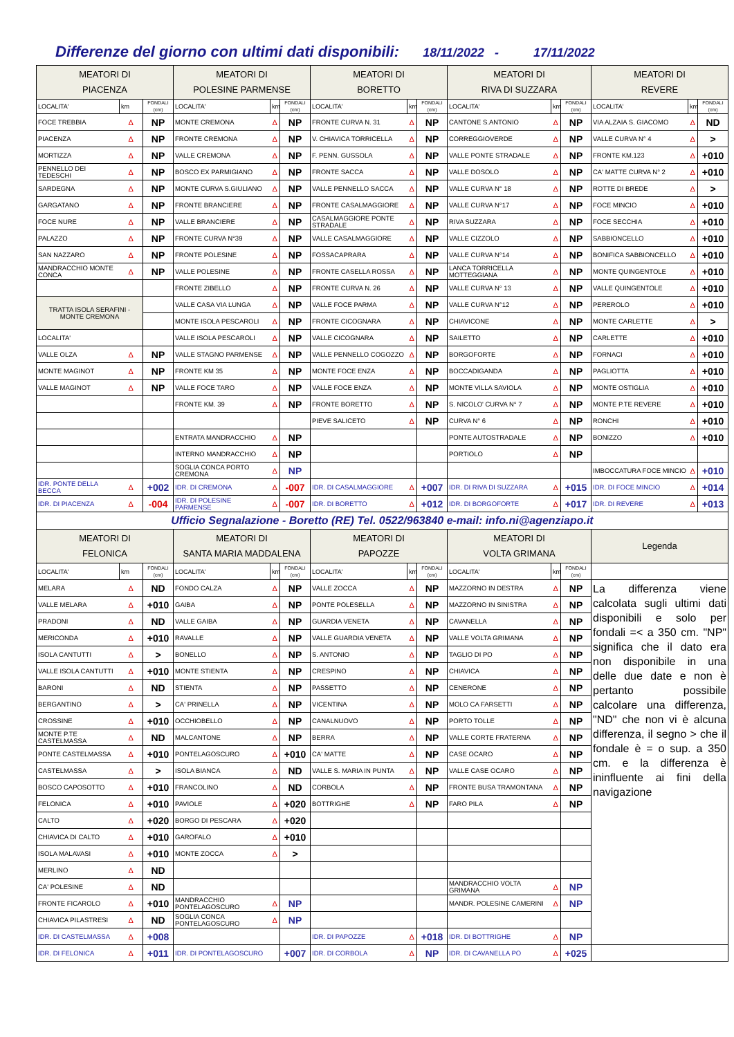Differenze del giorno con ultimi dati disponibili: 18/11/2022 - 17/11/2022
| MEATORI DI PIACENZA | | | MEATORI DI POLESINE PARMENSE | | | MEATORI DI BORETTO | | | MEATORI DI RIVA DI SUZZARA | | | MEATORI DI REVERE | | |
| --- | --- | --- | --- | --- | --- | --- | --- | --- | --- | --- | --- | --- | --- | --- |
| LOCALITA' | km | FONDALI (cm) | LOCALITA' | km | FONDALI (cm) | LOCALITA' | km | FONDALI (cm) | LOCALITA' | km | FONDALI (cm) | LOCALITA' | km | FONDALI (cm) |
| FOCE TREBBIA | Δ | NP | MONTE CREMONA | Δ | NP | FRONTE CURVA N. 31 | Δ | NP | CANTONE S.ANTONIO | Δ | NP | VIA ALZAIA S. GIACOMO | Δ | ND |
| PIACENZA | Δ | NP | FRONTE CREMONA | Δ | NP | V. CHIAVICA TORRICELLA | Δ | NP | CORREGGIOVERDE | Δ | NP | VALLE CURVA N° 4 | Δ | > |
| MORTIZZA | Δ | NP | VALLE CREMONA | Δ | NP | F. PENN. GUSSOLA | Δ | NP | VALLE PONTE STRADALE | Δ | NP | FRONTE KM.123 | Δ | +010 |
| PENNELLO DEI TEDESCHI | Δ | NP | BOSCO EX PARMIGIANO | Δ | NP | FRONTE SACCA | Δ | NP | VALLE DOSOLO | Δ | NP | CA' MATTE CURVA N° 2 | Δ | +010 |
| SARDEGNA | Δ | NP | MONTE CURVA S.GIULIANO | Δ | NP | VALLE PENNELLO SACCA | Δ | NP | VALLE CURVA N° 18 | Δ | NP | ROTTE DI BREDE | Δ | > |
| GARGATANO | Δ | NP | FRONTE BRANCIERE | Δ | NP | FRONTE CASALMAGGIORE | Δ | NP | VALLE CURVA N°17 | Δ | NP | FOCE MINCIO | Δ | +010 |
| FOCE NURE | Δ | NP | VALLE BRANCIERE | Δ | NP | CASALMAGGIORE PONTE STRADALE | Δ | NP | RIVA SUZZARA | Δ | NP | FOCE SECCHIA | Δ | +010 |
| PALAZZO | Δ | NP | FRONTE CURVA N°39 | Δ | NP | VALLE CASALMAGGIORE | Δ | NP | VALLE CIZZOLO | Δ | NP | SABBIONCELLO | Δ | +010 |
| SAN NAZZARO | Δ | NP | FRONTE POLESINE | Δ | NP | FOSSACAPRARA | Δ | NP | VALLE CURVA N°14 | Δ | NP | BONIFICA SABBIONCELLO | Δ | +010 |
| MANDRACCHIO MONTE CONCA | Δ | NP | VALLE POLESINE | Δ | NP | FRONTE CASELLA ROSSA | Δ | NP | LANCA TORRICELLA MOTTEGGIANA | Δ | NP | MONTE QUINGENTOLE | Δ | +010 |
| | | | FRONTE ZIBELLO | Δ | NP | FRONTE CURVA N. 26 | Δ | NP | VALLE CURVA N° 13 | Δ | NP | VALLE QUINGENTOLE | Δ | +010 |
| TRATTA ISOLA SERAFINI - MONTE CREMONA | | | VALLE CASA VIA LUNGA | Δ | NP | VALLE FOCE PARMA | Δ | NP | VALLE CURVA N°12 | Δ | NP | PEREROLO | Δ | +010 |
| | | | MONTE ISOLA PESCAROLI | Δ | NP | FRONTE CICOGNARA | Δ | NP | CHIAVICONE | Δ | NP | MONTE CARLETTE | Δ | > |
| LOCALITA' | | | VALLE ISOLA PESCAROLI | Δ | NP | VALLE CICOGNARA | Δ | NP | SAILETTO | Δ | NP | CARLETTE | Δ | +010 |
| VALLE OLZA | Δ | NP | VALLE STAGNO PARMENSE | Δ | NP | VALLE PENNELLO COGOZZO | Δ | NP | BORGOFORTE | Δ | NP | FORNACI | Δ | +010 |
| MONTE MAGINOT | Δ | NP | FRONTE KM 35 | Δ | NP | MONTE FOCE ENZA | Δ | NP | BOCCADIGANDA | Δ | NP | PAGLIOTTA | Δ | +010 |
| VALLE MAGINOT | Δ | NP | VALLE FOCE TARO | Δ | NP | VALLE FOCE ENZA | Δ | NP | MONTE VILLA SAVIOLA | Δ | NP | MONTE OSTIGLIA | Δ | +010 |
| | | | FRONTE KM. 39 | Δ | NP | FRONTE BORETTO | Δ | NP | S. NICOLO' CURVA N° 7 | Δ | NP | MONTE P.TE REVERE | Δ | +010 |
| | | | | | | PIEVE SALICETO | Δ | NP | CURVA N° 6 | Δ | NP | RONCHI | Δ | +010 |
| | | | ENTRATA MANDRACCHIO | Δ | NP | | | | PONTE AUTOSTRADALE | Δ | NP | BONIZZO | Δ | +010 |
| | | | INTERNO MANDRACCHIO | Δ | NP | | | | PORTIOLO | Δ | NP | | | |
| | | | SOGLIA CONCA PORTO CREMONA | Δ | NP | | | | | | | IMBOCCATURA FOCE MINCIO | Δ | +010 |
| IDR. PONTE DELLA BECCA | Δ | +002 | IDR. DI CREMONA | Δ | -007 | IDR. DI CASALMAGGIORE | Δ | +007 | IDR. DI RIVA DI SUZZARA | Δ | +015 | IDR. DI FOCE MINCIO | Δ | +014 |
| IDR. DI PIACENZA | Δ | -004 | IDR. DI POLESINE PARMENSE | Δ | -007 | IDR. DI BORETTO | Δ | +012 | IDR. DI BORGOFORTE | Δ | +017 | IDR. DI REVERE | Δ | +013 |
| Ufficio Segnalazione - Boretto (RE) Tel. 0522/963840 e-mail: info.ni@agenziapo.it | | | | | | | | | | | | | | |
| MEATORI DI FELONICA | | | MEATORI DI SANTA MARIA MADDALENA | | | MEATORI DI PAPOZZE | | | MEATORI DI VOLTA GRIMANA | | | Legenda | | |
| LOCALITA' | km | FONDALI (cm) | LOCALITA' | km | FONDALI (cm) | LOCALITA' | km | FONDALI (cm) | LOCALITA' | km | FONDALI (cm) | | | |
| MELARA | Δ | ND | FONDO CALZA | Δ | NP | VALLE ZOCCA | Δ | NP | MAZZORNO IN DESTRA | Δ | NP | La differenza viene calcolata sugli ultimi dati disponibili e solo per fondali =< a 350 cm. "NP" significa che il dato era non disponibile in una delle due date e non è pertanto possibile calcolare una differenza, "ND" che non vi è alcuna differenza, il segno > che il fondale è = o sup. a 350 cm. e la differenza è ininfluente ai fini della navigazione | | |
| VALLE MELARA | Δ | +010 | GAIBA | Δ | NP | PONTE POLESELLA | Δ | NP | MAZZORNO IN SINISTRA | Δ | NP | | | |
| PRADONI | Δ | ND | VALLE GAIBA | Δ | NP | GUARDIA VENETA | Δ | NP | CAVANELLA | Δ | NP | | | |
| MERICONDA | Δ | +010 | RAVALLE | Δ | NP | VALLE GUARDIA VENETA | Δ | NP | VALLE VOLTA GRIMANA | Δ | NP | | | |
| ISOLA CANTUTTI | Δ | > | BONELLO | Δ | NP | S. ANTONIO | Δ | NP | TAGLIO DI PO | Δ | NP | | | |
| VALLE ISOLA CANTUTTI | Δ | +010 | MONTE STIENTA | Δ | NP | CRESPINO | Δ | NP | CHIAVICA | Δ | NP | | | |
| BARONI | Δ | ND | STIENTA | Δ | NP | PASSETTO | Δ | NP | CENERONE | Δ | NP | | | |
| BERGANTINO | Δ | > | CA' PRINELLA | Δ | NP | VICENTINA | Δ | NP | MOLO CA FARSETTI | Δ | NP | | | |
| CROSSINE | Δ | +010 | OCCHIOBELLO | Δ | NP | CANALNUOVO | Δ | NP | PORTO TOLLE | Δ | NP | | | |
| MONTE P.TE CASTELMASSA | Δ | ND | MALCANTONE | Δ | NP | BERRA | Δ | NP | VALLE CORTE FRATERNA | Δ | NP | | | |
| PONTE CASTELMASSA | Δ | +010 | PONTELAGOSCURO | Δ | +010 | CA' MATTE | Δ | NP | CASE OCARO | Δ | NP | | | |
| CASTELMASSA | Δ | > | ISOLA BIANCA | Δ | ND | VALLE S. MARIA IN PUNTA | Δ | NP | VALLE CASE OCARO | Δ | NP | | | |
| BOSCO CAPOSOTTO | Δ | +010 | FRANCOLINO | Δ | ND | CORBOLA | Δ | NP | FRONTE BUSA TRAMONTANA | Δ | NP | | | |
| FELONICA | Δ | +010 | PAVIOLE | Δ | +020 | BOTTRIGHE | Δ | NP | FARO PILA | Δ | NP | | | |
| CALTO | Δ | +020 | BORGO DI PESCARA | Δ | +020 | | | | | | | | | |
| CHIAVICA DI CALTO | Δ | +010 | GAROFALO | Δ | +010 | | | | | | | | | |
| ISOLA MALAVASI | Δ | +010 | MONTE ZOCCA | Δ | > | | | | | | | | | |
| MERLINO | Δ | ND | | | | | | | | | | | | |
| CA' POLESINE | Δ | ND | | | | | | | MANDRACCHIO VOLTA GRIMANA | Δ | NP | | | |
| FRONTE FICAROLO | Δ | +010 | MANDRACCHIO PONTELAGOSCURO | Δ | NP | | | | MANDR. POLESINE CAMERINI | Δ | NP | | | |
| CHIAVICA PILASTRESI | Δ | ND | SOGLIA CONCA PONTELAGOSCURO | Δ | NP | | | | | | | | | |
| IDR. DI CASTELMASSA | Δ | +008 | | | | IDR. DI PAPOZZE | Δ | +018 | IDR. DI BOTTRIGHE | Δ | NP | | | |
| IDR. DI FELONICA | Δ | +011 | IDR. DI PONTELAGOSCURO | | +007 | IDR. DI CORBOLA | Δ | NP | IDR. DI CAVANELLA PO | Δ | +025 | | | |